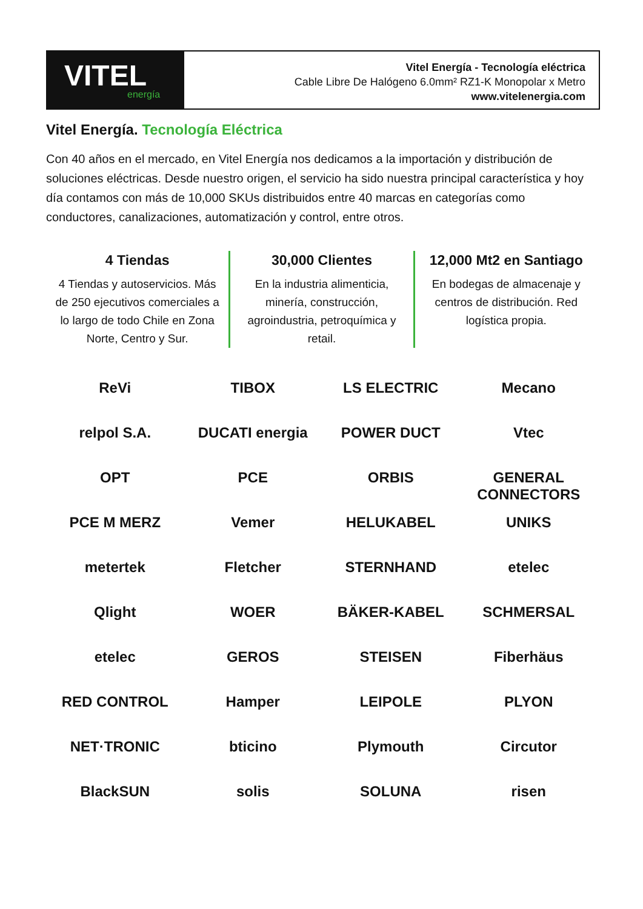VITEL
energía
Vitel Energía - Tecnología eléctrica
Cable Libre De Halógeno 6.0mm² RZ1-K Monopolar x Metro
www.vitelenergia.com
Vitel Energía. Tecnología Eléctrica
Con 40 años en el mercado, en Vitel Energía nos dedicamos a la importación y distribución de soluciones eléctricas. Desde nuestro origen, el servicio ha sido nuestra principal característica y hoy día contamos con más de 10,000 SKUs distribuidos entre 40 marcas en categorías como conductores, canalizaciones, automatización y control, entre otros.
4 Tiendas
4 Tiendas y autoservicios. Más de 250 ejecutivos comerciales a lo largo de todo Chile en Zona Norte, Centro y Sur.
30,000 Clientes
En la industria alimenticia, minería, construcción, agroindustria, petroquímica y retail.
12,000 Mt2 en Santiago
En bodegas de almacenaje y centros de distribución. Red logística propia.
ReVi
TIBOX
LS ELECTRIC
Mecano
relpol S.A.
DUCATI energia
POWER DUCT
Vtec
OPT
PCE
ORBIS
GENERAL CONNECTORS
PCE M MERZ
Vemer
HELUKABEL
UNIKS
metertek
Fletcher
STERNHAND
etelec
Qlight
WOER
BÄKER-KABEL
SCHMERSAL
etelec
GEROS
STEISEN
Fiberhäus
RED CONTROL
Hamper
LEIPOLE
PLYON
NET·TRONIC
bticino
Plymouth
Circutor
BlackSUN
solis
SOLUNA
risen